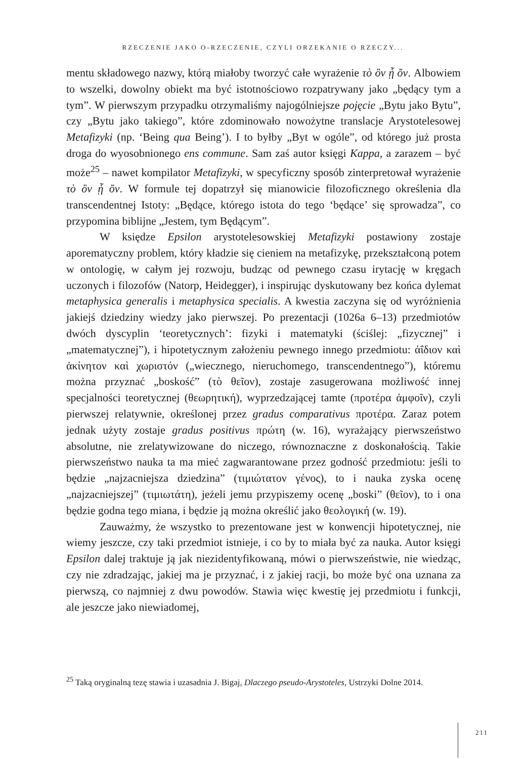RZECZENIE JAKO O-RZECZENIE, CZYLI ORZEKANIE O RZECZY...
mentu składowego nazwy, którą miałoby tworzyć całe wyrażenie τὸ ὂν ᾗ ὄν. Albowiem to wszelki, dowolny obiekt ma być istotnościowo rozpatrywany jako „będący tym a tym”. W pierwszym przypadku otrzymaliśmy najogólniejsze pojęcie „Bytu jako Bytu”, czy „Bytu jako takiego”, które zdominowało nowożytne translacje Arystotelesowej Metafizyki (np. ‘Being qua Being’). I to byłby „Byt w ogóle”, od którego już prosta droga do wyosobnionego ens commune. Sam zaś autor księgi Kappa, a zarazem – być może<sup>25</sup> – nawet kompilator Metafizyki, w specyficzny sposób zinterpretował wyrażenie τὸ ὂν ᾗ ὄν. W formule tej dopatrzył się mianowicie filozoficznego określenia dla transcendentnej Istoty: „Będące, którego istota do tego ‘będące’ się sprowadza”, co przypomina biblijne „Jestem, tym Będącym”.
W księdze Epsilon arystotelesowskiej Metafizyki postawiony zostaje aporematyczny problem, który kładzie się cieniem na metafizykę, przekształconą potem w ontologię, w całym jej rozwoju, budząc od pewnego czasu irytację w kręgach uczonych i filozofów (Natorp, Heidegger), i inspirując dyskutowany bez końca dylemat metaphysica generalis i metaphysica specialis. A kwestia zaczyna się od wyróżnienia jakiejś dziedziny wiedzy jako pierwszej. Po prezentacji (1026a 6–13) przedmiotów dwóch dyscyplin ‘teoretycznych’: fizyki i matematyki (ściślej: „fizycznej” i „matematycznej”), i hipotetycznym założeniu pewnego innego przedmiotu: ἀΐδιον καὶ ἀκίνητον καὶ χωριστόν („wiecznego, nieruchomego, transcendentnego”), któremu można przyznać „boskość” (τὸ θεῖον), zostaje zasugerowana możliwość innej specjalności teoretycznej (θεωρητική), wyprzedzającej tamte (προτέρα ἀμφοῖν), czyli pierwszej relatywnie, określonej przez gradus comparativus προτέρα. Zaraz potem jednak użyty zostaje gradus positivus πρώτη (w. 16), wyrażający pierwszeństwo absolutne, nie zrelatywizowane do niczego, równoznaczne z doskonałością. Takie pierwszeństwo nauka ta ma mieć zagwarantowane przez godność przedmiotu: jeśli to będzie „najzacniejsza dziedzina” (τιμιώτατον γένος), to i nauka zyska ocenę „najzacniejszej” (τιμιωτάτη), jeżeli jemu przypiszemy ocenę „boski” (θεῖον), to i ona będzie godna tego miana, i będzie ją można określić jako θεολογική (w. 19).
Zauważmy, że wszystko to prezentowane jest w konwencji hipotetycznej, nie wiemy jeszcze, czy taki przedmiot istnieje, i co by to miała być za nauka. Autor księgi Epsilon dalej traktuje ją jak niezidentyfikowaną, mówi o pierwszeństwie, nie wiedząc, czy nie zdradzając, jakiej ma je przyznać, i z jakiej racji, bo może być ona uznana za pierwszą, co najmniej z dwu powodów. Stawia więc kwestię jej przedmiotu i funkcji, ale jeszcze jako niewiadomej,
<sup>25</sup> Taką oryginalną tezę stawia i uzasadnia J. Bigaj, Dlaczego pseudo-Arystoteles, Ustrzyki Dolne 2014.
211